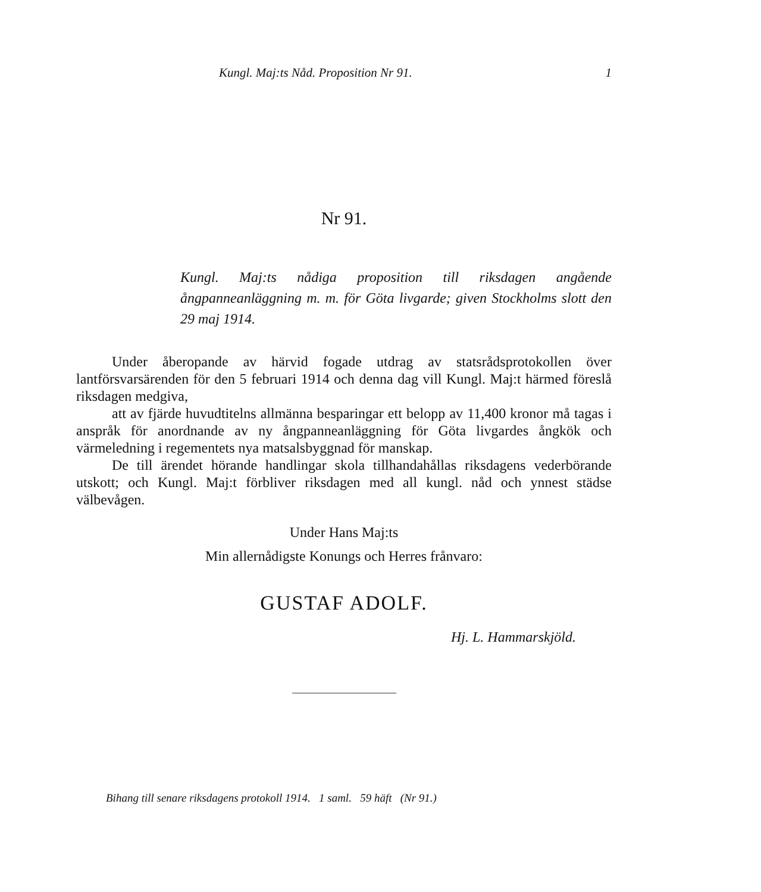Kungl. Maj:ts Nåd. Proposition Nr 91. 1
Nr 91.
Kungl. Maj:ts nådiga proposition till riksdagen angående ångpanneanläggning m. m. för Göta livgarde; given Stockholms slott den 29 maj 1914.
Under åberopande av härvid fogade utdrag av statsrådsprotokollen över lantförsvarsärenden för den 5 februari 1914 och denna dag vill Kungl. Maj:t härmed föreslå riksdagen medgiva,
att av fjärde huvudtitelns allmänna besparingar ett belopp av 11,400 kronor må tagas i anspråk för anordnande av ny ångpanneanläggning för Göta livgardes ångkök och värmeledning i regementets nya matsalsbyggnad för manskap.
De till ärendet hörande handlingar skola tillhandahållas riksdagens vederbörande utskott; och Kungl. Maj:t förbliver riksdagen med all kungl. nåd och ynnest städse välbevågen.
Under Hans Maj:ts
Min allernådigste Konungs och Herres frånvaro:
GUSTAF ADOLF.
Hj. L. Hammarskjöld.
Bihang till senare riksdagens protokoll 1914. 1 saml. 59 häft (Nr 91.)